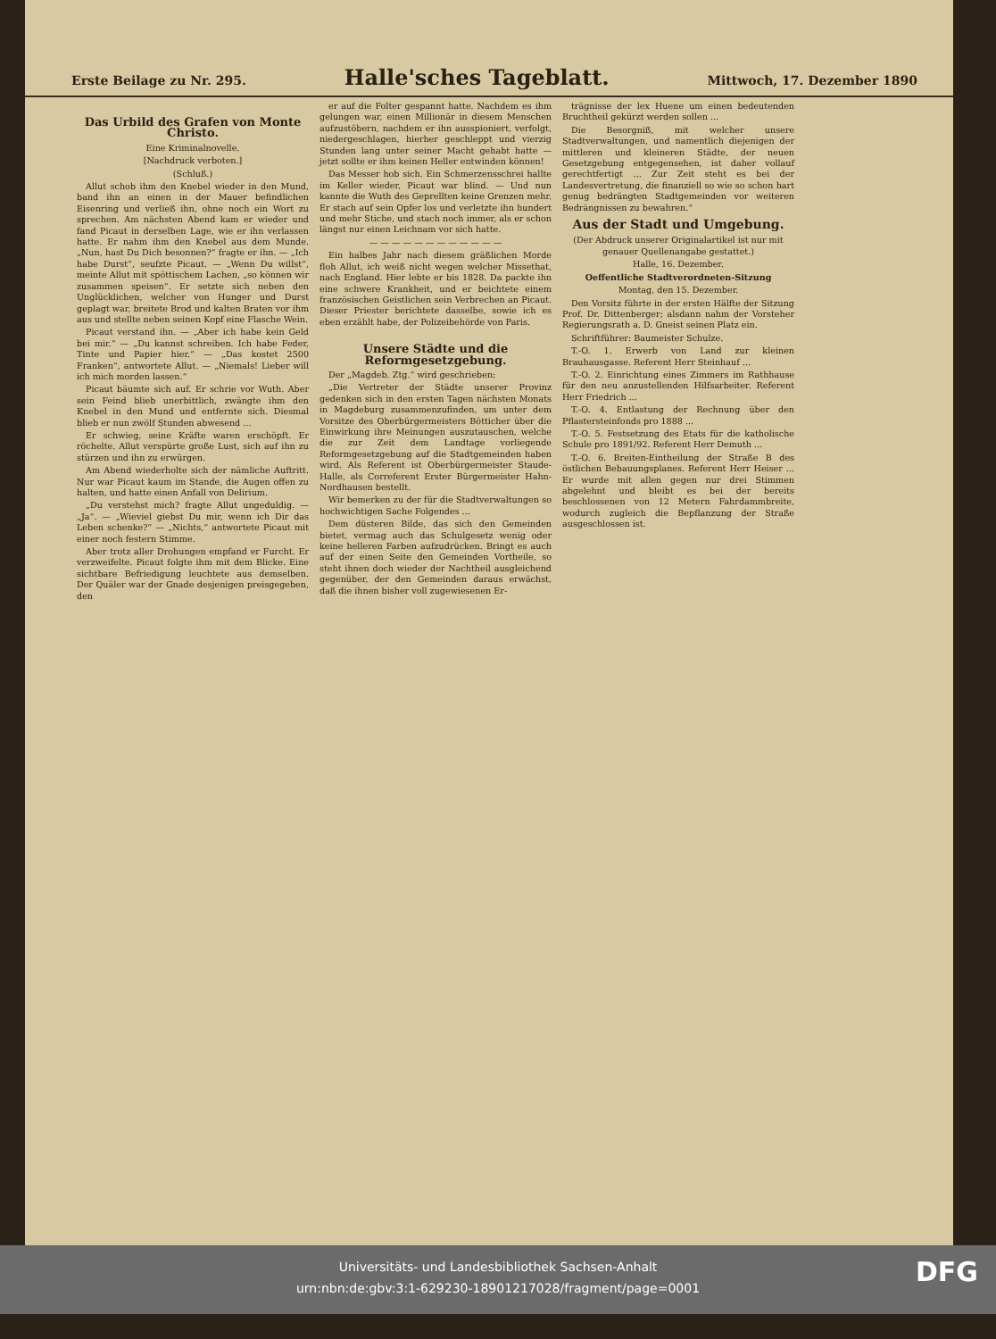Erste Beilage zu Nr. 295.
Halle'sches Tageblatt.
Mittwoch, 17. Dezember 1890
Das Urbild des Grafen von Monte Christo.
Eine Kriminalnovelle.
[Nachdruck verboten.]
(Schluß.)
Allut schob ihm den Knebel wieder in den Mund, band ihn an einen in der Mauer befindlichen Eisenring und verließ ihn, ohne noch ein Wort zu sprechen. Am nächsten Abend kam er wieder und fand Picaut in derselben Lage, wie er ihn verlassen hatte. Er nahm ihm den Knebel aus dem Munde. „Nun, hast Du Dich besonnen?“ fragte er ihn. — „Ich habe Durst“, seufzte Picaut. — „Wenn Du willst“, meinte Allut mit spöttischem Lachen, „so können wir zusammen speisen“. Er setzte sich neben den Unglücklichen, welcher von Hunger und Durst geplagt war, breitete Brod und kalten Braten vor ihm aus und stellte neben seinen Kopf eine Flasche Wein.
Picaut verstand ihn. — „Aber ich habe kein Geld bei mir.“ — „Du kannst schreiben. Ich habe Feder, Tinte und Papier hier.“ — „Das kostet 2500 Franken“, antwortete Allut. — „Niemals! Lieber will ich mich morden lassen.“
Picaut bäumte sich auf. Er schrie vor Wuth. Aber sein Feind blieb unerbittlich, zwängte ihm den Knebel in den Mund und entfernte sich. Diesmal blieb er nun zwölf Stunden abwesend ...
Er schwieg, seine Kräfte waren erschöpft. Er röchelte. Allut verspürte große Lust, sich auf ihn zu stürzen und ihn zu erwürgen.
Am Abend wiederholte sich der nämliche Auftritt. Nur war Picaut kaum im Stande, die Augen offen zu halten, und hatte einen Anfall von Delirium.
„Du verstehst mich? fragte Allut ungeduldig. — „Ja“. — „Wieviel giebst Du mir, wenn ich Dir das Leben schenke?“ — „Nichts,“ antwortete Picaut mit einer noch festern Stimme.
Aber trotz aller Drohungen empfand er Furcht. Er verzweifelte. Picaut folgte ihm mit dem Blicke. Eine sichtbare Befriedigung leuchtete aus demselben. Der Quäler war der Gnade desjenigen preisgegeben, den
er auf die Folter gespannt hatte. Nachdem es ihm gelungen war, einen Millionär in diesem Menschen aufzustöbern, nachdem er ihn ausspioniert, verfolgt, niedergeschlagen, hierher geschleppt und vierzig Stunden lang unter seiner Macht gehabt hatte — jetzt sollte er ihm keinen Heller entwinden können!
Das Messer hob sich. Ein Schmerzensschrei hallte im Keller wieder, Picaut war blind. — Und nun kannte die Wuth des Geprellten keine Grenzen mehr. Er stach auf sein Opfer los und verletzte ihn hundert und mehr Stiche, und stach noch immer, als er schon längst nur einen Leichnam vor sich hatte.
— — — — — — — — — — — —
Ein halbes Jahr nach diesem gräßlichen Morde floh Allut, ich weiß nicht wegen welcher Missethat, nach England. Hier lebte er bis 1828. Da packte ihn eine schwere Krankheit, und er beichtete einem französischen Geistlichen sein Verbrechen an Picaut. Dieser Priester berichtete dasselbe, sowie ich es eben erzählt habe, der Polizeibehörde von Paris.
Unsere Städte und die Reformgesetzgebung.
Der „Magdeb. Ztg.“ wird geschrieben:
„Die Vertreter der Städte unserer Provinz gedenken sich in den ersten Tagen nächsten Monats in Magdeburg zusammenzufinden, um unter dem Vorsitze des Oberbürgermeisters Bötticher über die Einwirkung ihre Meinungen auszutauschen, welche die zur Zeit dem Landtage vorliegende Reformgesetzgebung auf die Stadtgemeinden haben wird. Als Referent ist Oberbürgermeister Staude-Halle, als Correferent Erster Bürgermeister Hahn-Nordhausen bestellt.
Wir bemerken zu der für die Stadtverwaltungen so hochwichtigen Sache Folgendes ...
Dem düsteren Bilde, das sich den Gemeinden bietet, vermag auch das Schulgesetz wenig oder keine helleren Farben aufzudrücken. Bringt es auch auf der einen Seite den Gemeinden Vortheile, so steht ihnen doch wieder der Nachtheil ausgleichend gegenüber, der den Gemeinden daraus erwächst, daß die ihnen bisher voll zugewiesenen Er-
trägnisse der lex Huene um einen bedeutenden Bruchtheil gekürzt werden sollen ...
Die Besorgniß, mit welcher unsere Stadtverwaltungen, und namentlich diejenigen der mittleren und kleineren Städte, der neuen Gesetzgebung entgegensehen, ist daher vollauf gerechtfertigt ... Zur Zeit steht es bei der Landesvertretung, die finanziell so wie so schon hart genug bedrängten Stadtgemeinden vor weiteren Bedrängnissen zu bewahren.“
Aus der Stadt und Umgebung.
(Der Abdruck unserer Originalartikel ist nur mit genauer Quellenangabe gestattet.)
Halle, 16. Dezember.
Oeffentliche Stadtverordneten-Sitzung
Montag, den 15. Dezember.
Den Vorsitz führte in der ersten Hälfte der Sitzung Prof. Dr. Dittenberger; alsdann nahm der Vorsteher Regierungsrath a. D. Gneist seinen Platz ein.
Schriftführer: Baumeister Schulze.
T.-O. 1. Erwerb von Land zur kleinen Brauhausgasse. Referent Herr Steinhauf ...
T.-O. 2. Einrichtung eines Zimmers im Rathhause für den neu anzustellenden Hilfsarbeiter. Referent Herr Friedrich ...
T.-O. 4. Entlastung der Rechnung über den Pflastersteinfonds pro 1888 ...
T.-O. 5. Festsetzung des Etats für die katholische Schule pro 1891/92. Referent Herr Demuth ...
T.-O. 6. Breiten-Eintheilung der Straße B des östlichen Bebauungsplanes. Referent Herr Heiser ... Er wurde mit allen gegen nur drei Stimmen abgelehnt und bleibt es bei der bereits beschlossenen von 12 Metern Fahrdammbreite, wodurch zugleich die Bepflanzung der Straße ausgeschlossen ist.
Universitäts- und Landesbibliothek Sachsen-Anhalt
urn:nbn:de:gbv:3:1-629230-18901217028/fragment/page=0001
DFG